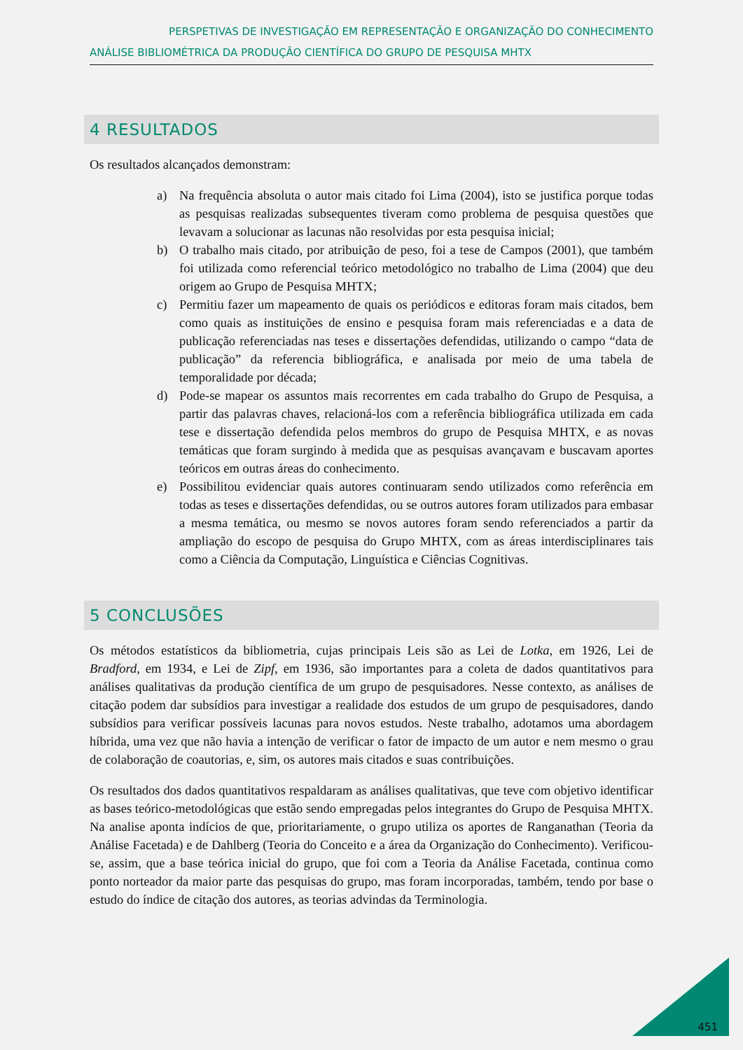PERSPETIVAS DE INVESTIGAÇÃO EM REPRESENTAÇÃO E ORGANIZAÇÃO DO CONHECIMENTO
ANÁLISE BIBLIOMÉTRICA DA PRODUÇÃO CIENTÍFICA DO GRUPO DE PESQUISA MHTX
4 RESULTADOS
Os resultados alcançados demonstram:
a) Na frequência absoluta o autor mais citado foi Lima (2004), isto se justifica porque todas as pesquisas realizadas subsequentes tiveram como problema de pesquisa questões que levavam a solucionar as lacunas não resolvidas por esta pesquisa inicial;
b) O trabalho mais citado, por atribuição de peso, foi a tese de Campos (2001), que também foi utilizada como referencial teórico metodológico no trabalho de Lima (2004) que deu origem ao Grupo de Pesquisa MHTX;
c) Permitiu fazer um mapeamento de quais os periódicos e editoras foram mais citados, bem como quais as instituições de ensino e pesquisa foram mais referenciadas e a data de publicação referenciadas nas teses e dissertações defendidas, utilizando o campo “data de publicação” da referencia bibliográfica, e analisada por meio de uma tabela de temporalidade por década;
d) Pode-se mapear os assuntos mais recorrentes em cada trabalho do Grupo de Pesquisa, a partir das palavras chaves, relacioná-los com a referência bibliográfica utilizada em cada tese e dissertação defendida pelos membros do grupo de Pesquisa MHTX, e as novas temáticas que foram surgindo à medida que as pesquisas avançavam e buscavam aportes teóricos em outras áreas do conhecimento.
e) Possibilitou evidenciar quais autores continuaram sendo utilizados como referência em todas as teses e dissertações defendidas, ou se outros autores foram utilizados para embasar a mesma temática, ou mesmo se novos autores foram sendo referenciados a partir da ampliação do escopo de pesquisa do Grupo MHTX, com as áreas interdisciplinares tais como a Ciência da Computação, Linguística e Ciências Cognitivas.
5 CONCLUSÕES
Os métodos estatísticos da bibliometria, cujas principais Leis são as Lei de Lotka, em 1926, Lei de Bradford, em 1934, e Lei de Zipf, em 1936, são importantes para a coleta de dados quantitativos para análises qualitativas da produção científica de um grupo de pesquisadores. Nesse contexto, as análises de citação podem dar subsídios para investigar a realidade dos estudos de um grupo de pesquisadores, dando subsídios para verificar possíveis lacunas para novos estudos. Neste trabalho, adotamos uma abordagem híbrida, uma vez que não havia a intenção de verificar o fator de impacto de um autor e nem mesmo o grau de colaboração de coautorias, e, sim, os autores mais citados e suas contribuições.
Os resultados dos dados quantitativos respaldaram as análises qualitativas, que teve com objetivo identificar as bases teórico-metodológicas que estão sendo empregadas pelos integrantes do Grupo de Pesquisa MHTX. Na analise aponta indícios de que, prioritariamente, o grupo utiliza os aportes de Ranganathan (Teoria da Análise Facetada) e de Dahlberg (Teoria do Conceito e a área da Organização do Conhecimento). Verificou-se, assim, que a base teórica inicial do grupo, que foi com a Teoria da Análise Facetada, continua como ponto norteador da maior parte das pesquisas do grupo, mas foram incorporadas, também, tendo por base o estudo do índice de citação dos autores, as teorias advindas da Terminologia.
451